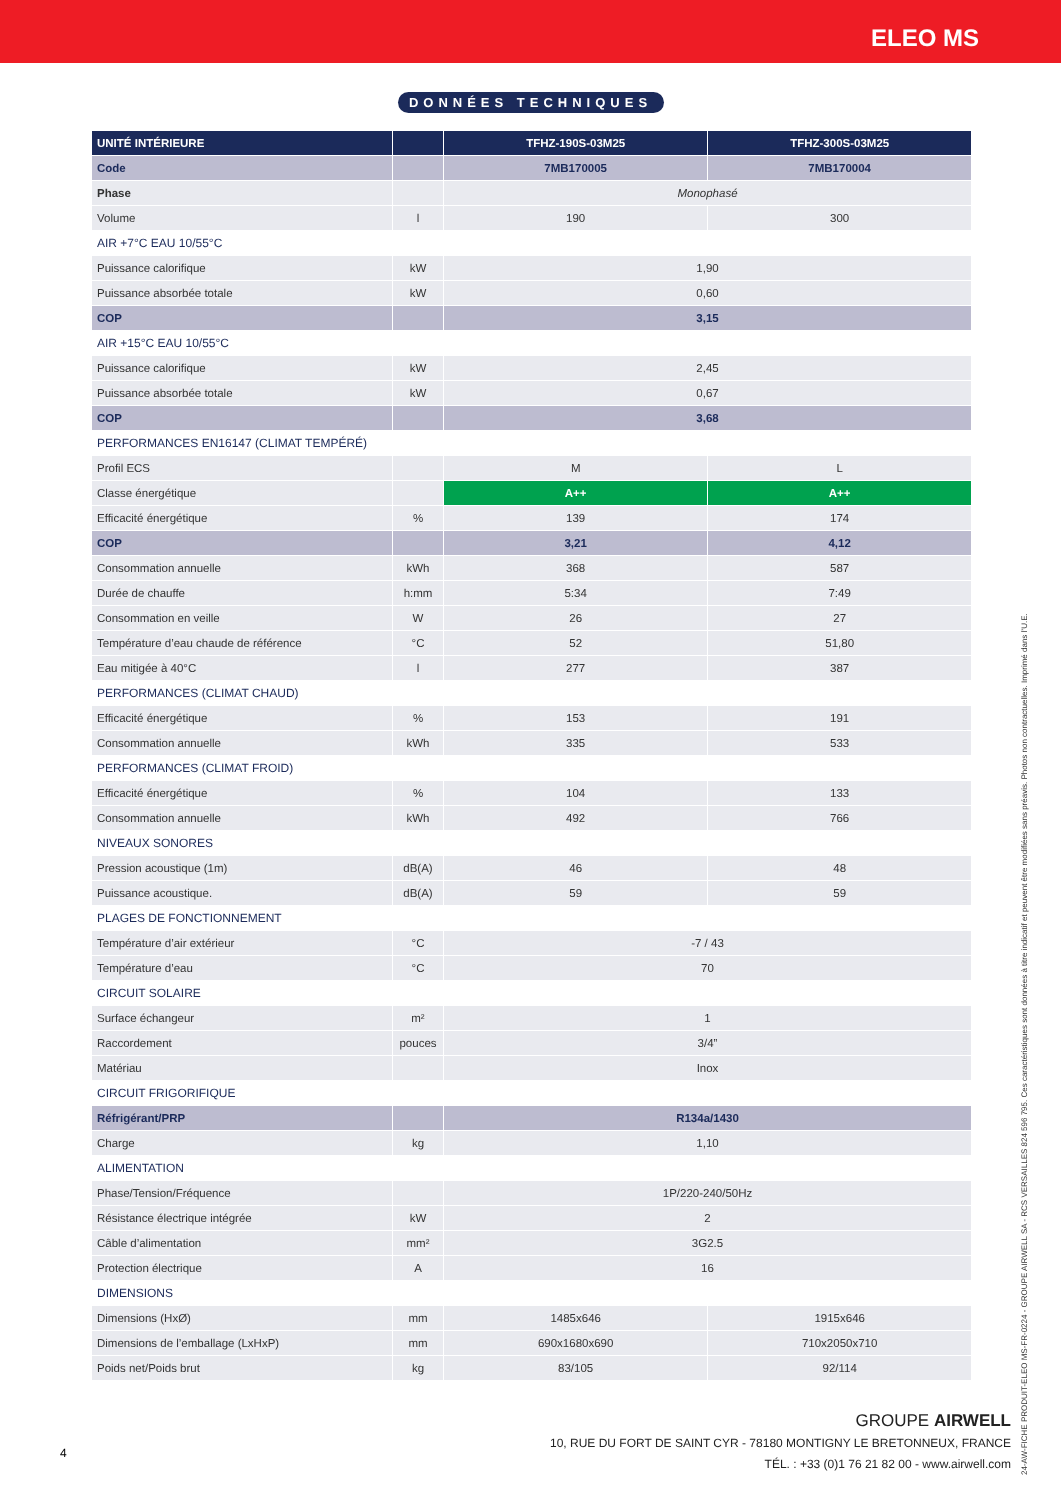ELEO MS
DONNÉES TECHNIQUES
| UNITÉ INTÉRIEURE | | TFHZ-190S-03M25 | TFHZ-300S-03M25 |
| --- | --- | --- | --- |
| Code | | 7MB170005 | 7MB170004 |
| Phase | | Monophasé | |
| Volume | l | 190 | 300 |
| AIR +7°C EAU 10/55°C | | | |
| Puissance calorifique | kW | 1,90 | |
| Puissance absorbée totale | kW | 0,60 | |
| COP | | 3,15 | |
| AIR +15°C EAU 10/55°C | | | |
| Puissance calorifique | kW | 2,45 | |
| Puissance absorbée totale | kW | 0,67 | |
| COP | | 3,68 | |
| PERFORMANCES EN16147 (CLIMAT TEMPÉRÉ) | | | |
| Profil ECS | | M | L |
| Classe énergétique | | A++ | A++ |
| Efficacité énergétique | % | 139 | 174 |
| COP | | 3,21 | 4,12 |
| Consommation annuelle | kWh | 368 | 587 |
| Durée de chauffe | h:mm | 5:34 | 7:49 |
| Consommation en veille | W | 26 | 27 |
| Température d’eau chaude de référence | °C | 52 | 51,80 |
| Eau mitigée à 40°C | l | 277 | 387 |
| PERFORMANCES (CLIMAT CHAUD) | | | |
| Efficacité énergétique | % | 153 | 191 |
| Consommation annuelle | kWh | 335 | 533 |
| PERFORMANCES (CLIMAT FROID) | | | |
| Efficacité énergétique | % | 104 | 133 |
| Consommation annuelle | kWh | 492 | 766 |
| NIVEAUX SONORES | | | |
| Pression acoustique (1m) | dB(A) | 46 | 48 |
| Puissance acoustique. | dB(A) | 59 | 59 |
| PLAGES DE FONCTIONNEMENT | | | |
| Température d’air extérieur | °C | -7 / 43 | |
| Température d’eau | °C | 70 | |
| CIRCUIT SOLAIRE | | | |
| Surface échangeur | m² | 1 | |
| Raccordement | pouces | 3/4” | |
| Matériau | | Inox | |
| CIRCUIT FRIGORIFIQUE | | | |
| Réfrigérant/PRP | | R134a/1430 | |
| Charge | kg | 1,10 | |
| ALIMENTATION | | | |
| Phase/Tension/Fréquence | | 1P/220-240/50Hz | |
| Résistance électrique intégrée | kW | 2 | |
| Câble d’alimentation | mm² | 3G2.5 | |
| Protection électrique | A | 16 | |
| DIMENSIONS | | | |
| Dimensions (HxØ) | mm | 1485x646 | 1915x646 |
| Dimensions de l’emballage (LxHxP) | mm | 690x1680x690 | 710x2050x710 |
| Poids net/Poids brut | kg | 83/105 | 92/114 |
GROUPE AIRWELL
10, RUE DU FORT DE SAINT CYR - 78180 MONTIGNY LE BRETONNEUX, FRANCE
TÉL. : +33 (0)1 76 21 82 00 - www.airwell.com
4
24-AW-FICHE PRODUIT-ELEO MS-FR-0224 - GROUPE AIRWELL SA - RCS VERSAILLES 824 596 795. Ces caractéristiques sont données à titre indicatif et peuvent être modifiées sans préavis. Photos non contractuelles. Imprimé dans l’U.E.